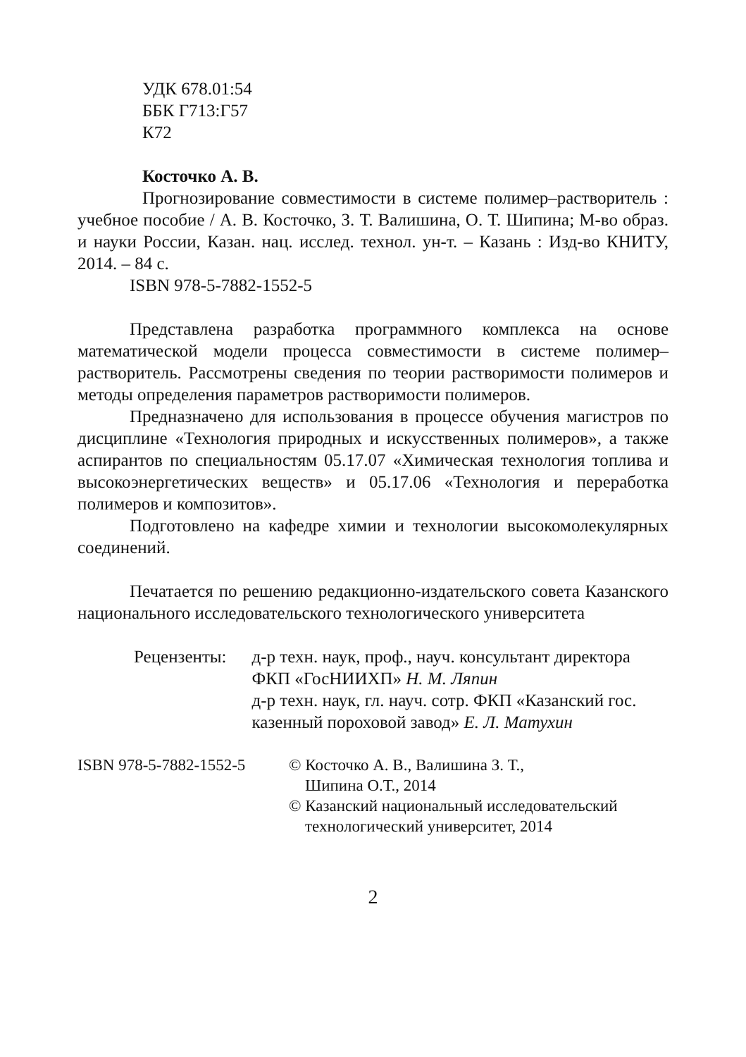УДК 678.01:54
ББК Г713:Г57
К72
Косточко А. В.
Прогнозирование совместимости в системе полимер–растворитель : учебное пособие / А. В. Косточко, З. Т. Валишина, О. Т. Шипина; М-во образ. и науки России, Казан. нац. исслед. технол. ун-т. – Казань : Изд-во КНИТУ, 2014. – 84 с.
ISBN 978-5-7882-1552-5
Представлена разработка программного комплекса на основе математической модели процесса совместимости в системе полимер–растворитель. Рассмотрены сведения по теории растворимости полимеров и методы определения параметров растворимости полимеров.
Предназначено для использования в процессе обучения магистров по дисциплине «Технология природных и искусственных полимеров», а также аспирантов по специальностям 05.17.07 «Химическая технология топлива и высокоэнергетических веществ» и 05.17.06 «Технология и переработка полимеров и композитов».
Подготовлено на кафедре химии и технологии высокомолекулярных соединений.
Печатается по решению редакционно-издательского совета Казанского национального исследовательского технологического университета
Рецензенты: д-р техн. наук, проф., науч. консультант директора ФКП «ГосНИИХП» Н. М. Ляпин
д-р техн. наук, гл. науч. сотр. ФКП «Казанский гос. казенный пороховой завод» Е. Л. Матухин
ISBN 978-5-7882-1552-5
© Косточко А. В., Валишина З. Т.,
Шипина О.Т., 2014
© Казанский национальный исследовательский
технологический университет, 2014
2